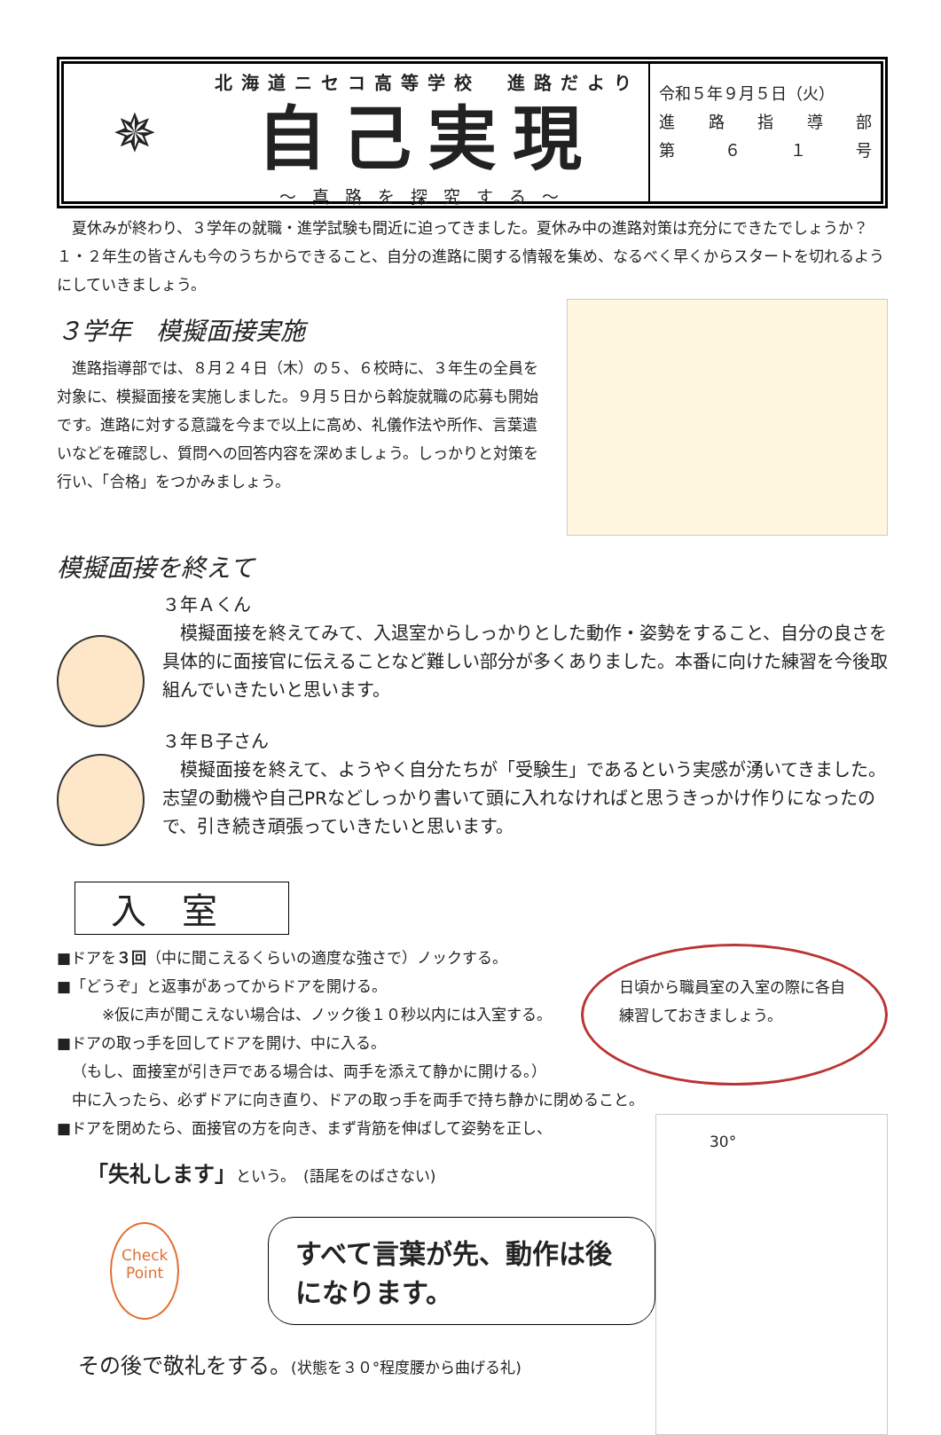✵
北海道ニセコ高等学校　進路だより
自己実現
～真路を探究する～
令和５年９月５日（火）
進路指導部
第 ６１ 号
夏休みが終わり、３学年の就職・進学試験も間近に迫ってきました。夏休み中の進路対策は充分にできたでしょうか？１・２年生の皆さんも今のうちからできること、自分の進路に関する情報を集め、なるべく早くからスタートを切れるようにしていきましょう。
３学年　模擬面接実施
進路指導部では、８月２４日（木）の５、６校時に、３年生の全員を対象に、模擬面接を実施しました。９月５日から斡旋就職の応募も開始です。進路に対する意識を今まで以上に高め、礼儀作法や所作、言葉遣いなどを確認し、質問への回答内容を深めましょう。しっかりと対策を行い、「合格」をつかみましょう。
模擬面接を終えて
３年Ａくん
模擬面接を終えてみて、入退室からしっかりとした動作・姿勢をすること、自分の良さを具体的に面接官に伝えることなど難しい部分が多くありました。本番に向けた練習を今後取組んでいきたいと思います。
３年Ｂ子さん
模擬面接を終えて、ようやく自分たちが「受験生」であるという実感が湧いてきました。志望の動機や自己PRなどしっかり書いて頭に入れなければと思うきっかけ作りになったので、引き続き頑張っていきたいと思います。
入室
■ドアを３回（中に聞こえるくらいの適度な強さで）ノックする。
■「どうぞ」と返事があってからドアを開ける。
※仮に声が聞こえない場合は、ノック後１０秒以内には入室する。
■ドアの取っ手を回してドアを開け、中に入る。
（もし、面接室が引き戸である場合は、両手を添えて静かに開ける。）
日頃から職員室の入室の際に各自練習しておきましょう。
中に入ったら、必ずドアに向き直り、ドアの取っ手を両手で持ち静かに閉めること。
■ドアを閉めたら、面接官の方を向き、まず背筋を伸ばして姿勢を正し、
「失礼します」という。　(語尾をのばさない)
Check
Point
すべて言葉が先、動作は後になります。
その後で敬礼をする。(状態を３０°程度腰から曲げる礼)
30°